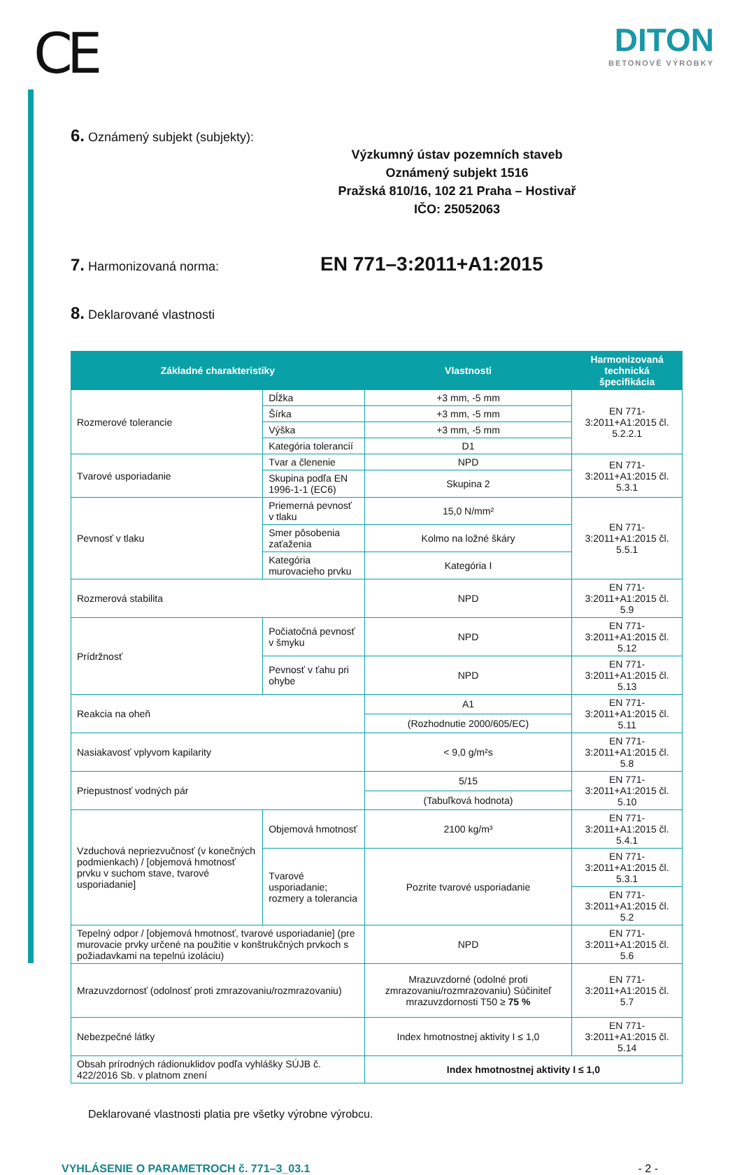CE
DITON
BETONOVÉ VÝROBKY
6. Oznámený subjekt (subjekty):
Výzkumný ústav pozemních staveb
Oznámený subjekt 1516
Pražská 810/16, 102 21 Praha – Hostivař
IČO: 25052063
7. Harmonizovaná norma: EN 771–3:2011+A1:2015
8. Deklarované vlastnosti
| Základné charakteristiky | | Vlastnosti | Harmonizovaná technická špecifikácia |
| --- | --- | --- | --- |
| Rozmerové tolerancie | Dĺžka | +3 mm, -5 mm | EN 771-3:2011+A1:2015 čl. 5.2.2.1 |
| | Šírka | +3 mm, -5 mm | |
| | Výška | +3 mm, -5 mm | |
| | Kategória tolerancií | D1 | |
| Tvarové usporiadanie | Tvar a členenie | NPD | EN 771-3:2011+A1:2015 čl. 5.3.1 |
| | Skupina podľa EN 1996-1-1 (EC6) | Skupina 2 | |
| Pevnosť v tlaku | Priemerná pevnosť v tlaku | 15,0 N/mm² | EN 771-3:2011+A1:2015 čl. 5.5.1 |
| | Smer pôsobenia zaťaženia | Kolmo na ložné škáry | |
| | Kategória murovacieho prvku | Kategória I | |
| Rozmerová stabilita | | NPD | EN 771-3:2011+A1:2015 čl. 5.9 |
| Prídržnosť | Počiatočná pevnosť v šmyku | NPD | EN 771-3:2011+A1:2015 čl. 5.12 |
| | Pevnosť v ťahu pri ohybe | NPD | EN 771-3:2011+A1:2015 čl. 5.13 |
| Reakcia na oheň | | A1 | EN 771-3:2011+A1:2015 čl. 5.11 |
| | | (Rozhodnutie 2000/605/EC) | |
| Nasiakavosť vplyvom kapilarity | | < 9,0 g/m²s | EN 771-3:2011+A1:2015 čl. 5.8 |
| Priepustnosť vodných pár | | 5/15 | EN 771-3:2011+A1:2015 čl. 5.10 |
| | | (Tabuľková hodnota) | |
| Vzduchová nepriezvučnosť (v konečných podmienkach) / [objemová hmotnosť prvku v suchom stave, tvarové usporiadanie] | Objemová hmotnosť | 2100 kg/m³ | EN 771-3:2011+A1:2015 čl. 5.4.1 |
| | Tvarové usporiadanie; rozmery a tolerancia | Pozrite tvarové usporiadanie | EN 771-3:2011+A1:2015 čl. 5.3.1 |
| | | | EN 771-3:2011+A1:2015 čl. 5.2 |
| Tepelný odpor / [objemová hmotnosť, tvarové usporiadanie] (pre murovacie prvky určené na použitie v konštrukčných prvkoch s požiadavkami na tepelnú izoláciu) | | NPD | EN 771-3:2011+A1:2015 čl. 5.6 |
| Mrazuvzdornosť (odolnosť proti zmrazovaniu/rozmrazovaniu) | | Mrazuvzdorné (odolné proti zmrazovaniu/rozmrazovaniu) Súčiniteľ mrazuvzdornosti T50 ≥ 75 % | EN 771-3:2011+A1:2015 čl. 5.7 |
| Nebezpečné látky | | Index hmotnostnej aktivity I ≤ 1,0 | EN 771-3:2011+A1:2015 čl. 5.14 |
| Obsah prírodných rádionuklidov podľa vyhlášky SÚJB č. 422/2016 Sb. v platnom znení | | Index hmotnostnej aktivity I ≤ 1,0 | |
Deklarované vlastnosti platia pre všetky výrobne výrobcu.
VYHLÁSENIE O PARAMETROCH č. 771–3_03.1 - 2 -